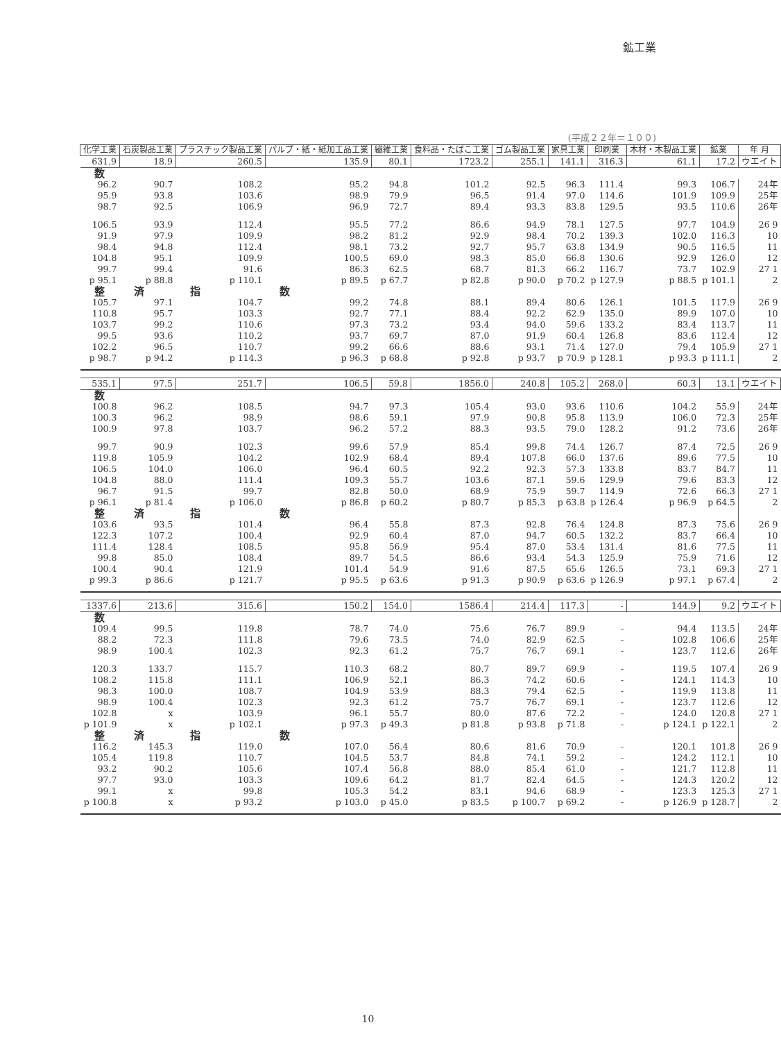鉱工業
(平成２２年＝１００)
| 化学工業 | 石炭製品工業 | プラスチック製品工業 | パルプ・紙・紙加工品工業 | 繊維工業 | 食料品・たばこ工業 | ゴム製品工業 | 家具工業 | 印刷業 | 木材・木製品工業 | 鉱業 | 年 月 |
| --- | --- | --- | --- | --- | --- | --- | --- | --- | --- | --- | --- |
| 631.9 | 18.9 | 260.5 | 135.9 | 80.1 | 1723.2 | 255.1 | 141.1 | 316.3 | 61.1 | 17.2 | ウエイト |
| 数 | | | | | | | | | | | |
| 96.2 | 90.7 | 108.2 | 95.2 | 94.8 | 101.2 | 92.5 | 96.3 | 111.4 | 99.3 | 106.7 | 24年 |
| 95.9 | 93.8 | 103.6 | 98.9 | 79.9 | 96.5 | 91.4 | 97.0 | 114.6 | 101.9 | 109.9 | 25年 |
| 98.7 | 92.5 | 106.9 | 96.9 | 72.7 | 89.4 | 93.3 | 83.8 | 129.5 | 93.5 | 110.6 | 26年 |
| 106.5 | 93.9 | 112.4 | 95.5 | 77.2 | 86.6 | 94.9 | 78.1 | 127.5 | 97.7 | 104.9 | 26 9 |
| 91.9 | 97.9 | 109.9 | 98.2 | 81.2 | 92.9 | 98.4 | 70.2 | 139.3 | 102.0 | 116.3 | 10 |
| 98.4 | 94.8 | 112.4 | 98.1 | 73.2 | 92.7 | 95.7 | 63.8 | 134.9 | 90.5 | 116.5 | 11 |
| 104.8 | 95.1 | 109.9 | 100.5 | 69.0 | 98.3 | 85.0 | 66.8 | 130.6 | 92.9 | 126.0 | 12 |
| 99.7 | 99.4 | 91.6 | 86.3 | 62.5 | 68.7 | 81.3 | 66.2 | 116.7 | 73.7 | 102.9 | 27 1 |
| p 95.1 | p 88.8 | p 110.1 | p 89.5 | p 67.7 | p 82.8 | p 90.0 | p 70.2 | p 127.9 | p 88.5 | p 101.1 | 2 |
| 整 | 済 | 指 | 数 | | | | | | | | |
| 105.7 | 97.1 | 104.7 | 99.2 | 74.8 | 88.1 | 89.4 | 80.6 | 126.1 | 101.5 | 117.9 | 26 9 |
| 110.8 | 95.7 | 103.3 | 92.7 | 77.1 | 88.4 | 92.2 | 62.9 | 135.0 | 89.9 | 107.0 | 10 |
| 103.7 | 99.2 | 110.6 | 97.3 | 73.2 | 93.4 | 94.0 | 59.6 | 133.2 | 83.4 | 113.7 | 11 |
| 99.5 | 93.6 | 110.2 | 93.7 | 69.7 | 87.0 | 91.9 | 60.4 | 126.8 | 83.6 | 112.4 | 12 |
| 102.2 | 96.5 | 110.7 | 99.2 | 66.6 | 88.6 | 93.1 | 71.4 | 127.0 | 79.4 | 105.9 | 27 1 |
| p 98.7 | p 94.2 | p 114.3 | p 96.3 | p 68.8 | p 92.8 | p 93.7 | p 70.9 | p 128.1 | p 93.3 | p 111.1 | 2 |
| 535.1 | 97.5 | 251.7 | 106.5 | 59.8 | 1856.0 | 240.8 | 105.2 | 268.0 | 60.3 | 13.1 | ウエイト |
| 数 | | | | | | | | | | | |
| 100.8 | 96.2 | 108.5 | 94.7 | 97.3 | 105.4 | 93.0 | 93.6 | 110.6 | 104.2 | 55.9 | 24年 |
| 100.3 | 96.2 | 98.9 | 98.6 | 59.1 | 97.9 | 90.8 | 95.8 | 113.9 | 106.0 | 72.3 | 25年 |
| 100.9 | 97.8 | 103.7 | 96.2 | 57.2 | 88.3 | 93.5 | 79.0 | 128.2 | 91.2 | 73.6 | 26年 |
| 99.7 | 90.9 | 102.3 | 99.6 | 57.9 | 85.4 | 99.8 | 74.4 | 126.7 | 87.4 | 72.5 | 26 9 |
| 119.8 | 105.9 | 104.2 | 102.9 | 68.4 | 89.4 | 107.8 | 66.0 | 137.6 | 89.6 | 77.5 | 10 |
| 106.5 | 104.0 | 106.0 | 96.4 | 60.5 | 92.2 | 92.3 | 57.3 | 133.8 | 83.7 | 84.7 | 11 |
| 104.8 | 88.0 | 111.4 | 109.3 | 55.7 | 103.6 | 87.1 | 59.6 | 129.9 | 79.6 | 83.3 | 12 |
| 96.7 | 91.5 | 99.7 | 82.8 | 50.0 | 68.9 | 75.9 | 59.7 | 114.9 | 72.6 | 66.3 | 27 1 |
| p 96.1 | p 81.4 | p 106.0 | p 86.8 | p 60.2 | p 80.7 | p 85.3 | p 63.8 | p 126.4 | p 96.9 | p 64.5 | 2 |
| 整 | 済 | 指 | 数 | | | | | | | | |
| 103.6 | 93.5 | 101.4 | 96.4 | 55.8 | 87.3 | 92.8 | 76.4 | 124.8 | 87.3 | 75.6 | 26 9 |
| 122.3 | 107.2 | 100.4 | 92.9 | 60.4 | 87.0 | 94.7 | 60.5 | 132.2 | 83.7 | 66.4 | 10 |
| 111.4 | 128.4 | 108.5 | 95.8 | 56.9 | 95.4 | 87.0 | 53.4 | 131.4 | 81.6 | 77.5 | 11 |
| 99.8 | 85.0 | 108.4 | 89.7 | 54.5 | 86.6 | 93.4 | 54.3 | 125.9 | 75.9 | 71.6 | 12 |
| 100.4 | 90.4 | 121.9 | 101.4 | 54.9 | 91.6 | 87.5 | 65.6 | 126.5 | 73.1 | 69.3 | 27 1 |
| p 99.3 | p 86.6 | p 121.7 | p 95.5 | p 63.6 | p 91.3 | p 90.9 | p 63.6 | p 126.9 | p 97.1 | p 67.4 | 2 |
| 1337.6 | 213.6 | 315.6 | 150.2 | 154.0 | 1586.4 | 214.4 | 117.3 | - | 144.9 | 9.2 | ウエイト |
| 数 | | | | | | | | | | | |
| 109.4 | 99.5 | 119.8 | 78.7 | 74.0 | 75.6 | 76.7 | 89.9 | - | 94.4 | 113.5 | 24年 |
| 88.2 | 72.3 | 111.8 | 79.6 | 73.5 | 74.0 | 82.9 | 62.5 | - | 102.8 | 106.6 | 25年 |
| 98.9 | 100.4 | 102.3 | 92.3 | 61.2 | 75.7 | 76.7 | 69.1 | - | 123.7 | 112.6 | 26年 |
| 120.3 | 133.7 | 115.7 | 110.3 | 68.2 | 80.7 | 89.7 | 69.9 | - | 119.5 | 107.4 | 26 9 |
| 108.2 | 115.8 | 111.1 | 106.9 | 52.1 | 86.3 | 74.2 | 60.6 | - | 124.1 | 114.3 | 10 |
| 98.3 | 100.0 | 108.7 | 104.9 | 53.9 | 88.3 | 79.4 | 62.5 | - | 119.9 | 113.8 | 11 |
| 98.9 | 100.4 | 102.3 | 92.3 | 61.2 | 75.7 | 76.7 | 69.1 | - | 123.7 | 112.6 | 12 |
| 102.8 | x | 103.9 | 96.1 | 55.7 | 80.0 | 87.6 | 72.2 | - | 124.0 | 120.8 | 27 1 |
| p 101.9 | x | p 102.1 | p 97.3 | p 49.3 | p 81.8 | p 93.8 | p 71.8 | - | p 124.1 | p 122.1 | 2 |
| 整 | 済 | 指 | 数 | | | | | | | | |
| 116.2 | 145.3 | 119.0 | 107.0 | 56.4 | 80.6 | 81.6 | 70.9 | - | 120.1 | 101.8 | 26 9 |
| 105.4 | 119.8 | 110.7 | 104.5 | 53.7 | 84.8 | 74.1 | 59.2 | - | 124.2 | 112.1 | 10 |
| 93.2 | 90.2 | 105.6 | 107.4 | 56.8 | 88.0 | 85.4 | 61.0 | - | 121.7 | 112.8 | 11 |
| 97.7 | 93.0 | 103.3 | 109.6 | 64.2 | 81.7 | 82.4 | 64.5 | - | 124.3 | 120.2 | 12 |
| 99.1 | x | 99.8 | 105.3 | 54.2 | 83.1 | 94.6 | 68.9 | - | 123.3 | 125.3 | 27 1 |
| p 100.8 | x | p 93.2 | p 103.0 | p 45.0 | p 83.5 | p 100.7 | p 69.2 | - | p 126.9 | p 128.7 | 2 |
10